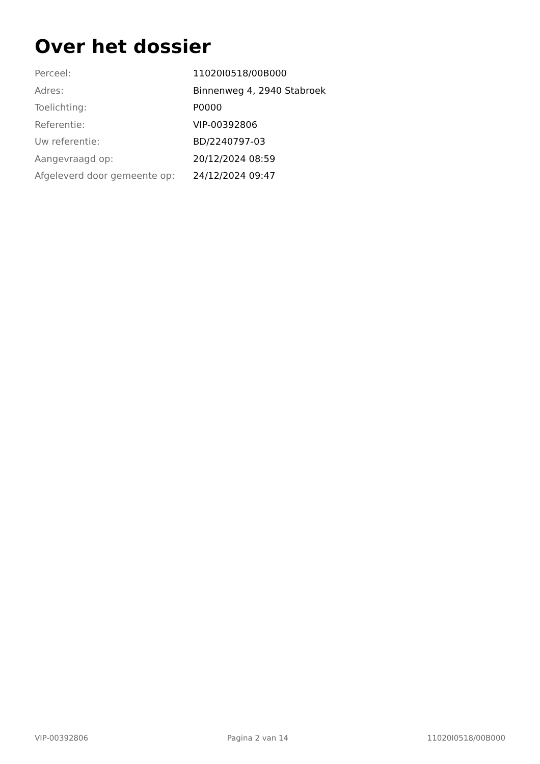Over het dossier
| Perceel: | 11020I0518/00B000 |
| Adres: | Binnenweg 4, 2940 Stabroek |
| Toelichting: | P0000 |
| Referentie: | VIP-00392806 |
| Uw referentie: | BD/2240797-03 |
| Aangevraagd op: | 20/12/2024 08:59 |
| Afgeleverd door gemeente op: | 24/12/2024 09:47 |
VIP-00392806 Pagina 2 van 14 11020I0518/00B000